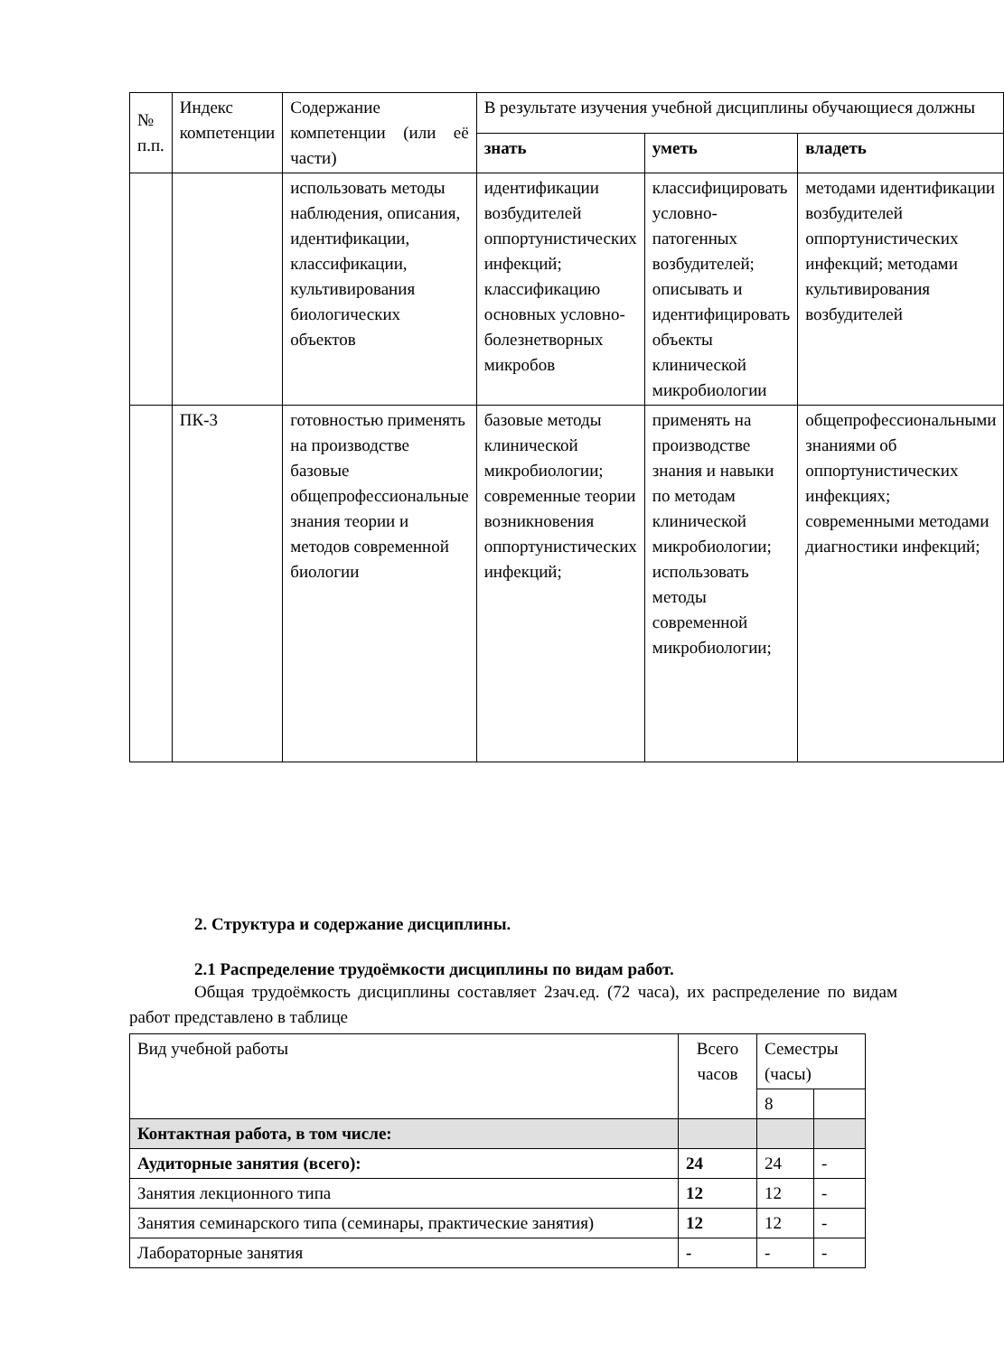| № п.п. | Индекс компетенции | Содержание компетенции (или её части) | В результате изучения учебной дисциплины обучающиеся должны | | |
| --- | --- | --- | --- | --- | --- |
| | | | знать | уметь | владеть |
| | | использовать методы наблюдения, описания, идентификации, классификации, культивирования биологических объектов | идентификации возбудителей оппортунистических инфекций; классификацию основных условно-болезнетворных микробов | классифицировать условно-патогенных возбудителей; описывать и идентифицировать объекты клинической микробиологии | методами идентификации возбудителей оппортунистических инфекций; методами культивирования возбудителей |
| | ПК-3 | готовностью применять на производстве базовые общепрофессиональные знания теории и методов современной биологии | базовые методы клинической микробиологии; современные теории возникновения оппортунистических инфекций; | применять на производстве знания и навыки по методам клинической микробиологии; использовать методы современной микробиологии; | общепрофессиональными знаниями об оппортунистических инфекциях; современными методами диагностики инфекций; |
2. Структура и содержание дисциплины.
2.1 Распределение трудоёмкости дисциплины по видам работ.
Общая трудоёмкость дисциплины составляет 2зач.ед. (72 часа), их распределение по видам работ представлено в таблице
| Вид учебной работы | Всего часов | Семестры (часы) | |
| | | 8 | |
| Контактная работа, в том числе: | | | |
| Аудиторные занятия (всего): | 24 | 24 | - |
| Занятия лекционного типа | 12 | 12 | - |
| Занятия семинарского типа (семинары, практические занятия) | 12 | 12 | - |
| Лабораторные занятия | - | - | - |